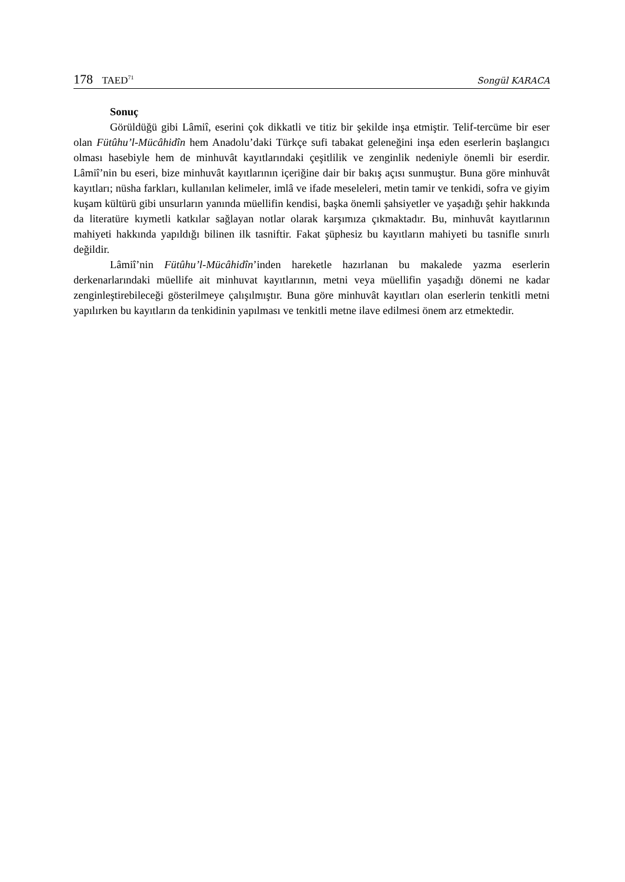178 TAED<sup>71</sup>
Songül KARACA
Sonuç
Görüldüğü gibi Lâmiî, eserini çok dikkatli ve titiz bir şekilde inşa etmiştir. Telif-tercüme bir eser olan Fütûhu’l-Mücâhidîn hem Anadolu’daki Türkçe sufi tabakat geleneğini inşa eden eserlerin başlangıcı olması hasebiyle hem de minhuvât kayıtlarındaki çeşitlilik ve zenginlik nedeniyle önemli bir eserdir. Lâmiî’nin bu eseri, bize minhuvât kayıtlarının içeriğine dair bir bakış açısı sunmuştur. Buna göre minhuvât kayıtları; nüsha farkları, kullanılan kelimeler, imlâ ve ifade meseleleri, metin tamir ve tenkidi, sofra ve giyim kuşam kültürü gibi unsurların yanında müellifin kendisi, başka önemli şahsiyetler ve yaşadığı şehir hakkında da literatüre kıymetli katkılar sağlayan notlar olarak karşımıza çıkmaktadır. Bu, minhuvât kayıtlarının mahiyeti hakkında yapıldığı bilinen ilk tasniftir. Fakat şüphesiz bu kayıtların mahiyeti bu tasnifle sınırlı değildir.
Lâmiî’nin Fütûhu’l-Mücâhidîn’inden hareketle hazırlanan bu makalede yazma eserlerin derkenarlarındaki müellife ait minhuvat kayıtlarının, metni veya müellifin yaşadığı dönemi ne kadar zenginleştirebileceği gösterilmeye çalışılmıştır. Buna göre minhuvât kayıtları olan eserlerin tenkitli metni yapılırken bu kayıtların da tenkidinin yapılması ve tenkitli metne ilave edilmesi önem arz etmektedir.